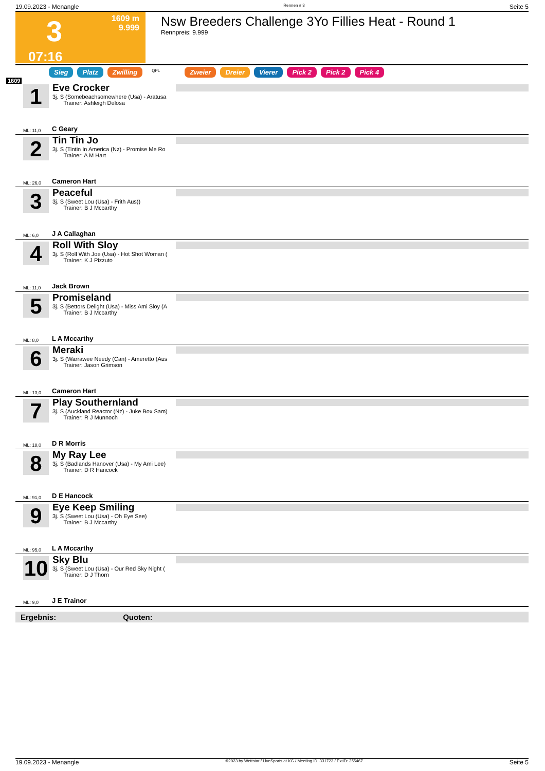19.09.2023 - Menangle Rennen # 3 Seite 5
3
1609 m
9.999
07:16
Nsw Breeders Challenge 3Yo Fillies Heat - Round 1
Rennpreis: 9.999
Sieg Platz Zwilling QPL Zweier Dreier Vierer Pick 2 Pick 2 Pick 4
1609
1
Eve Crocker
3j. S (Somebeachsomewhere (Usa) - Aratusa
Trainer: Ashleigh Delosa
ML: 11,0 C Geary
2
Tin Tin Jo
3j. S (Tintin In America (Nz) - Promise Me Ro
Trainer: A M Hart
ML: 26,0 Cameron Hart
3
Peaceful
3j. S (Sweet Lou (Usa) - Frith Aus))
Trainer: B J Mccarthy
ML: 6,0 J A Callaghan
4
Roll With Sloy
3j. S (Roll With Joe (Usa) - Hot Shot Woman (
Trainer: K J Pizzuto
ML: 11,0 Jack Brown
5
Promiseland
3j. S (Bettors Delight (Usa) - Miss Ami Sloy (A
Trainer: B J Mccarthy
ML: 8,0 L A Mccarthy
6
Meraki
3j. S (Warrawee Needy (Can) - Ameretto (Aus
Trainer: Jason Grimson
ML: 13,0 Cameron Hart
7
Play Southernland
3j. S (Auckland Reactor (Nz) - Juke Box Sam)
Trainer: R J Munnoch
ML: 18,0 D R Morris
8
My Ray Lee
3j. S (Badlands Hanover (Usa) - My Ami Lee)
Trainer: D R Hancock
ML: 91,0 D E Hancock
9
Eye Keep Smiling
3j. S (Sweet Lou (Usa) - Oh Eye See)
Trainer: B J Mccarthy
ML: 95,0 L A Mccarthy
10
Sky Blu
3j. S (Sweet Lou (Usa) - Our Red Sky Night (
Trainer: D J Thorn
ML: 9,0 J E Trainor
Ergebnis: Quoten:
19.09.2023 - Menangle ©2023 by Wettstar / LiveSports.at KG / Meeting ID: 331723 / ExtID: 255467 Seite 5